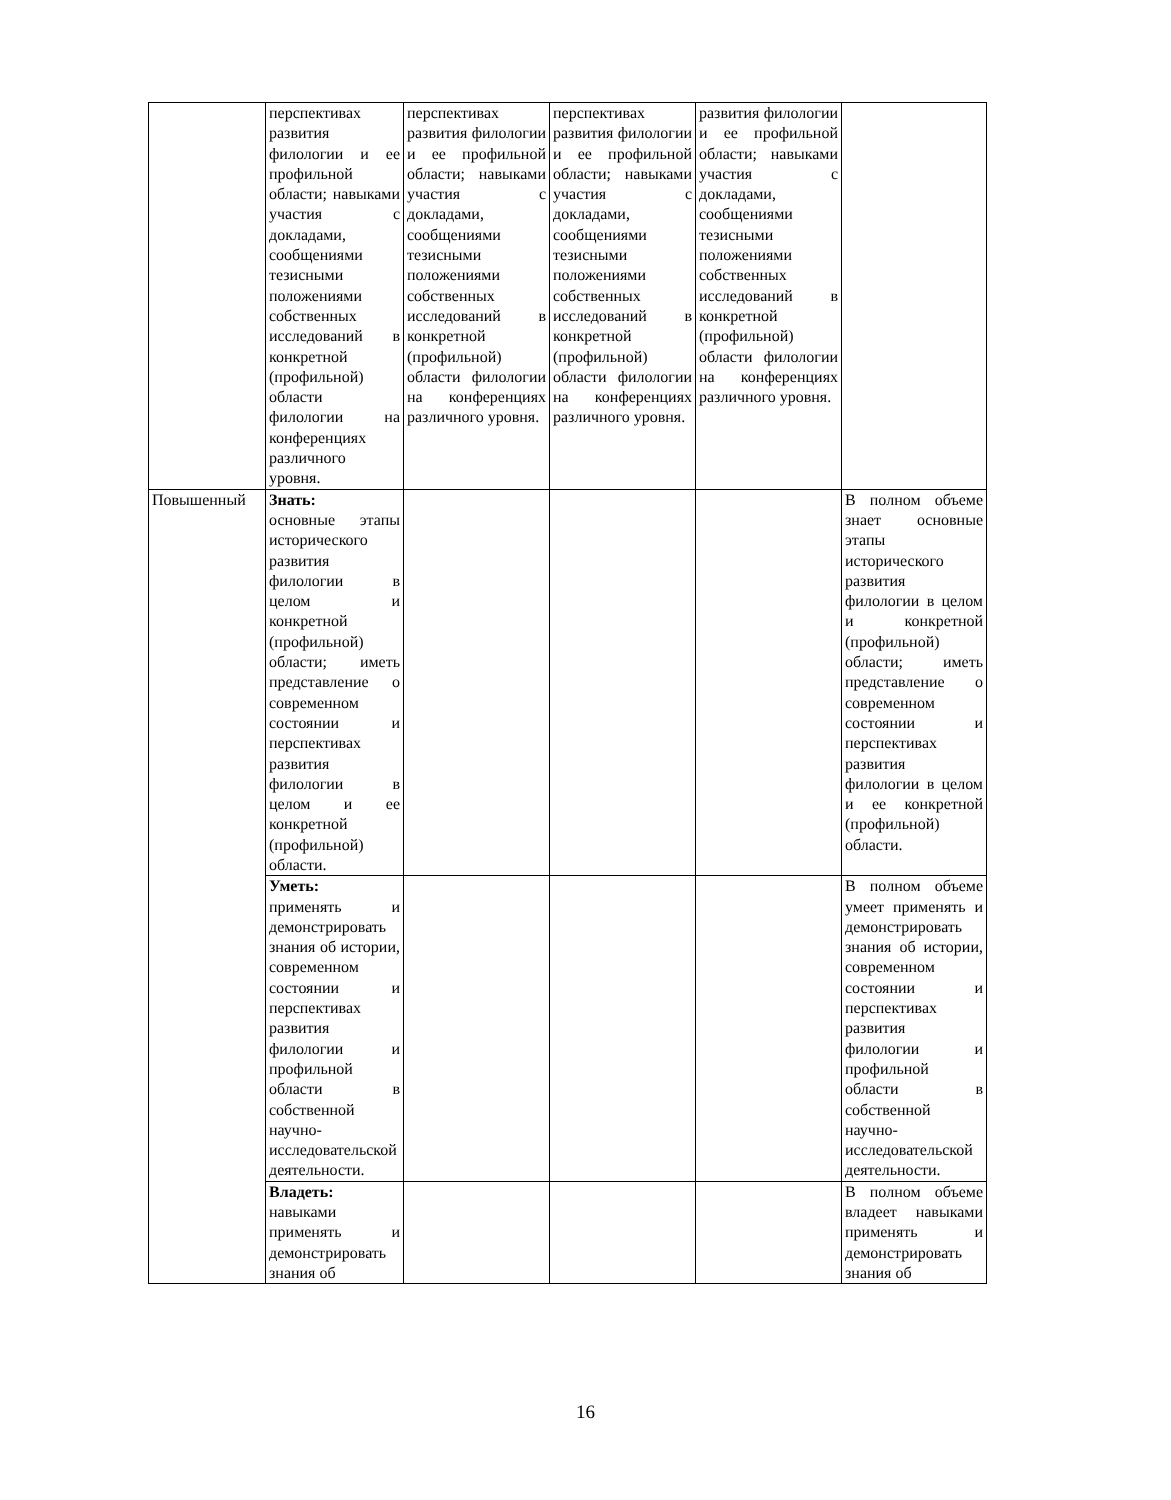| | перспективах развития филологии и ее профильной области; навыками участия с докладами, сообщениями тезисными положениями собственных исследований в конкретной (профильной) области филологии на конференциях различного уровня. | перспективах развития филологии и ее профильной области; навыками участия с докладами, сообщениями тезисными положениями собственных исследований в конкретной (профильной) области филологии на конференциях различного уровня. | перспективах развития филологии и ее профильной области; навыками участия с докладами, сообщениями тезисными положениями собственных исследований в конкретной (профильной) области филологии на конференциях различного уровня. | развития филологии и ее профильной области; навыками участия с докладами, сообщениями тезисными положениями собственных исследований в конкретной (профильной) области филологии на конференциях различного уровня. | |
| Повышенный | Знать: основные этапы исторического развития филологии в целом и конкретной (профильной) области; иметь представление о современном состоянии и перспективах развития филологии в целом и ее конкретной (профильной) области. | | | | В полном объеме знает основные этапы исторического развития филологии в целом и конкретной (профильной) области; иметь представление о современном состоянии и перспективах развития филологии в целом и ее конкретной (профильной) области. |
| | Уметь: применять и демонстрировать знания об истории, современном состоянии и перспективах развития филологии и профильной области в собственной научно-исследовательской деятельности. | | | | В полном объеме умеет применять и демонстрировать знания об истории, современном состоянии и перспективах развития филологии и профильной области в собственной научно-исследовательской деятельности. |
| | Владеть: навыками применять и демонстрировать знания об | | | | В полном объеме владеет навыками применять и демонстрировать знания об |
16